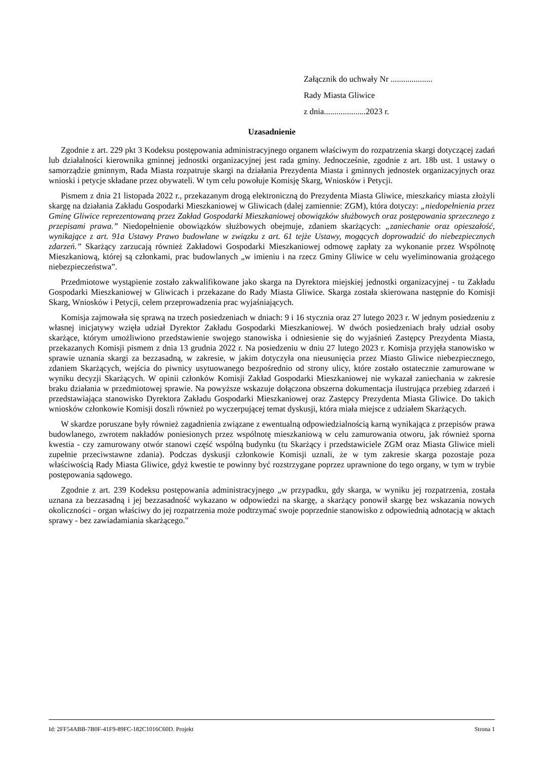Załącznik do uchwały Nr ....................
Rady Miasta Gliwice
z dnia....................2023 r.
Uzasadnienie
Zgodnie z art. 229 pkt 3 Kodeksu postępowania administracyjnego organem właściwym do rozpatrzenia skargi dotyczącej zadań lub działalności kierownika gminnej jednostki organizacyjnej jest rada gminy. Jednocześnie, zgodnie z art. 18b ust. 1 ustawy o samorządzie gminnym, Rada Miasta rozpatruje skargi na działania Prezydenta Miasta i gminnych jednostek organizacyjnych oraz wnioski i petycje składane przez obywateli. W tym celu powołuje Komisję Skarg, Wniosków i Petycji.
Pismem z dnia 21 listopada 2022 r., przekazanym drogą elektroniczną do Prezydenta Miasta Gliwice, mieszkańcy miasta złożyli skargę na działania Zakładu Gospodarki Mieszkaniowej w Gliwicach (dalej zamiennie: ZGM), która dotyczy: „niedopełnienia przez Gminę Gliwice reprezentowaną przez Zakład Gospodarki Mieszkaniowej obowiązków służbowych oraz postępowania sprzecznego z przepisami prawa.” Niedopełnienie obowiązków służbowych obejmuje, zdaniem skarżących: „zaniechanie oraz opieszałość, wynikające z art. 91a Ustawy Prawo budowlane w związku z art. 61 tejże Ustawy, mogących doprowadzić do niebezpiecznych zdarzeń.” Skarżący zarzucają również Zakładowi Gospodarki Mieszkaniowej odmowę zapłaty za wykonanie przez Wspólnotę Mieszkaniową, której są członkami, prac budowlanych „w imieniu i na rzecz Gminy Gliwice w celu wyeliminowania grożącego niebezpieczeństwa”.
Przedmiotowe wystąpienie zostało zakwalifikowane jako skarga na Dyrektora miejskiej jednostki organizacyjnej - tu Zakładu Gospodarki Mieszkaniowej w Gliwicach i przekazane do Rady Miasta Gliwice. Skarga została skierowana następnie do Komisji Skarg, Wniosków i Petycji, celem przeprowadzenia prac wyjaśniających.
Komisja zajmowała się sprawą na trzech posiedzeniach w dniach: 9 i 16 stycznia oraz 27 lutego 2023 r. W jednym posiedzeniu z własnej inicjatywy wzięła udział Dyrektor Zakładu Gospodarki Mieszkaniowej. W dwóch posiedzeniach brały udział osoby skarżące, którym umożliwiono przedstawienie swojego stanowiska i odniesienie się do wyjaśnień Zastępcy Prezydenta Miasta, przekazanych Komisji pismem z dnia 13 grudnia 2022 r. Na posiedzeniu w dniu 27 lutego 2023 r. Komisja przyjęła stanowisko w sprawie uznania skargi za bezzasadną, w zakresie, w jakim dotyczyła ona nieusunięcia przez Miasto Gliwice niebezpiecznego, zdaniem Skarżących, wejścia do piwnicy usytuowanego bezpośrednio od strony ulicy, które zostało ostatecznie zamurowane w wyniku decyzji Skarżących. W opinii członków Komisji Zakład Gospodarki Mieszkaniowej nie wykazał zaniechania w zakresie braku działania w przedmiotowej sprawie. Na powyższe wskazuje dołączona obszerna dokumentacja ilustrująca przebieg zdarzeń i przedstawiająca stanowisko Dyrektora Zakładu Gospodarki Mieszkaniowej oraz Zastępcy Prezydenta Miasta Gliwice. Do takich wniosków członkowie Komisji doszli również po wyczerpującej temat dyskusji, która miała miejsce z udziałem Skarżących.
W skardze poruszane były również zagadnienia związane z ewentualną odpowiedzialnością karną wynikająca z przepisów prawa budowlanego, zwrotem nakładów poniesionych przez wspólnotę mieszkaniową w celu zamurowania otworu, jak również sporna kwestia - czy zamurowany otwór stanowi część wspólną budynku (tu Skarżący i przedstawiciele ZGM oraz Miasta Gliwice mieli zupełnie przeciwstawne zdania). Podczas dyskusji członkowie Komisji uznali, że w tym zakresie skarga pozostaje poza właściwością Rady Miasta Gliwice, gdyż kwestie te powinny być rozstrzygane poprzez uprawnione do tego organy, w tym w trybie postępowania sądowego.
Zgodnie z art. 239 Kodeksu postępowania administracyjnego „w przypadku, gdy skarga, w wyniku jej rozpatrzenia, została uznana za bezzasadną i jej bezzasadność wykazano w odpowiedzi na skargę, a skarżący ponowił skargę bez wskazania nowych okoliczności - organ właściwy do jej rozpatrzenia może podtrzymać swoje poprzednie stanowisko z odpowiednią adnotacją w aktach sprawy - bez zawiadamiania skarżącego."
Id: 2FF54ABB-7B0F-41F9-89FC-182C1016C60D. Projekt Strona 1